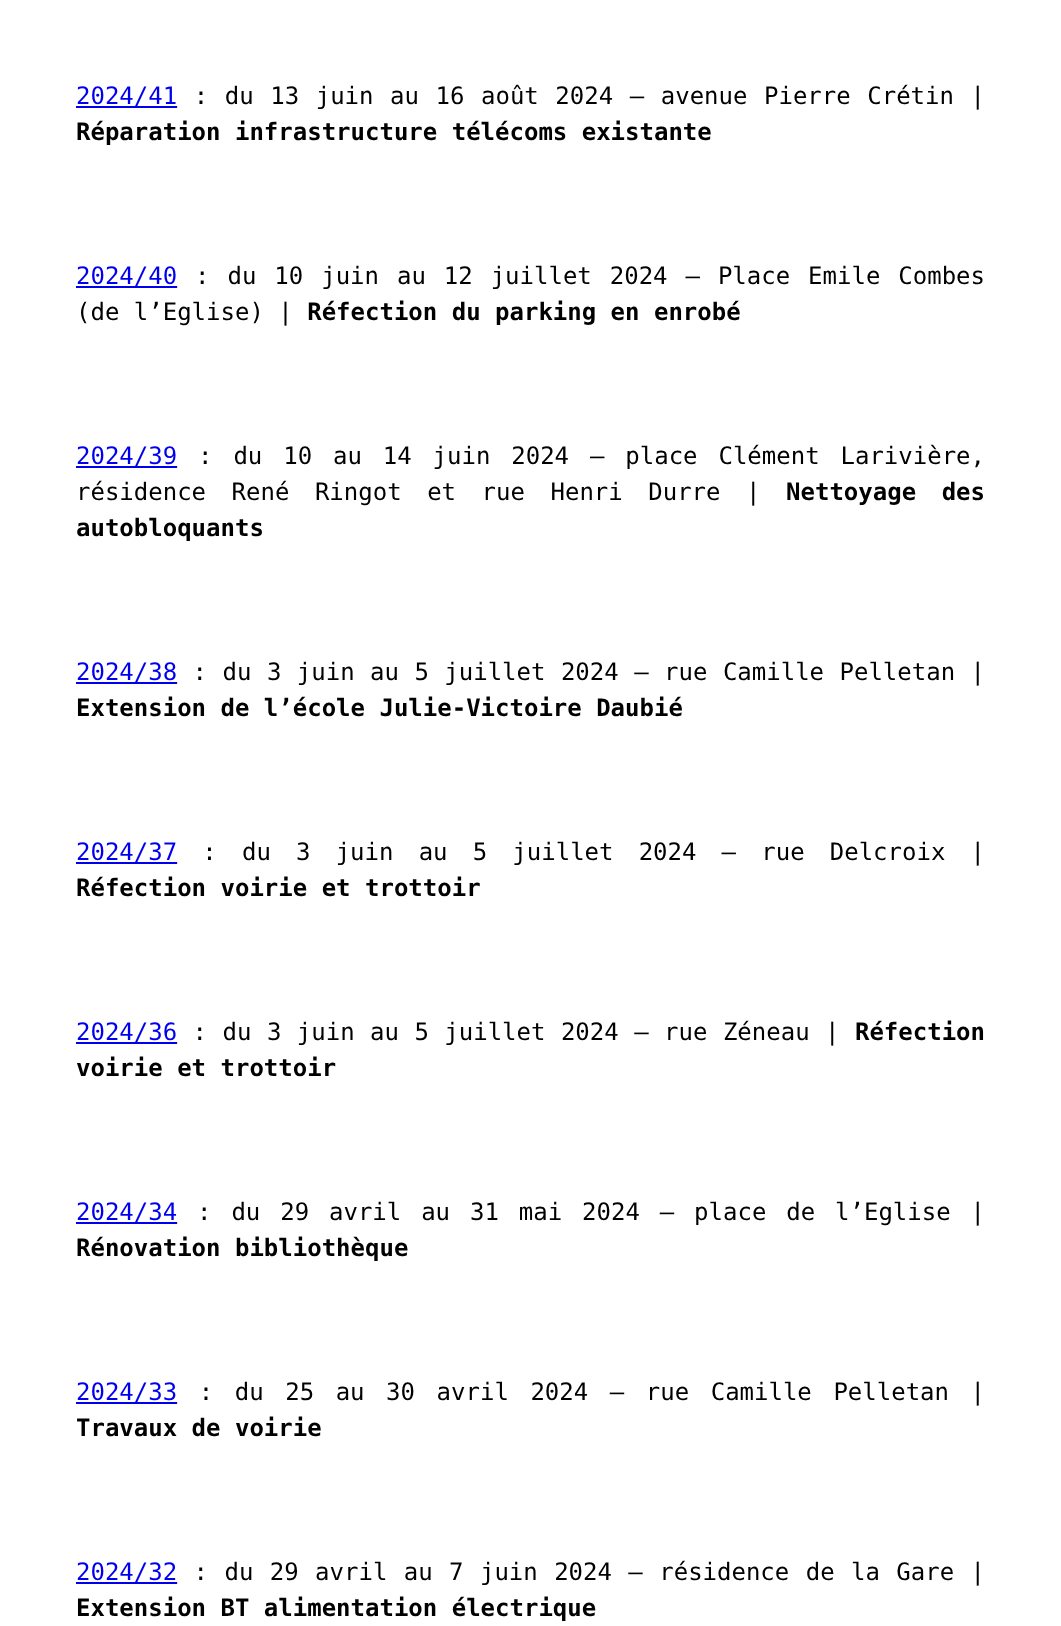2024/41 : du 13 juin au 16 août 2024 – avenue Pierre Crétin | Réparation infrastructure télécoms existante
2024/40 : du 10 juin au 12 juillet 2024 – Place Emile Combes (de l’Eglise) | Réfection du parking en enrobé
2024/39 : du 10 au 14 juin 2024 – place Clément Larivière, résidence René Ringot et rue Henri Durre | Nettoyage des autobloquants
2024/38 : du 3 juin au 5 juillet 2024 – rue Camille Pelletan | Extension de l’école Julie-Victoire Daubié
2024/37 : du 3 juin au 5 juillet 2024 – rue Delcroix | Réfection voirie et trottoir
2024/36 : du 3 juin au 5 juillet 2024 – rue Zéneau | Réfection voirie et trottoir
2024/34 : du 29 avril au 31 mai 2024 – place de l’Eglise | Rénovation bibliothèque
2024/33 : du 25 au 30 avril 2024 – rue Camille Pelletan | Travaux de voirie
2024/32 : du 29 avril au 7 juin 2024 – résidence de la Gare | Extension BT alimentation électrique